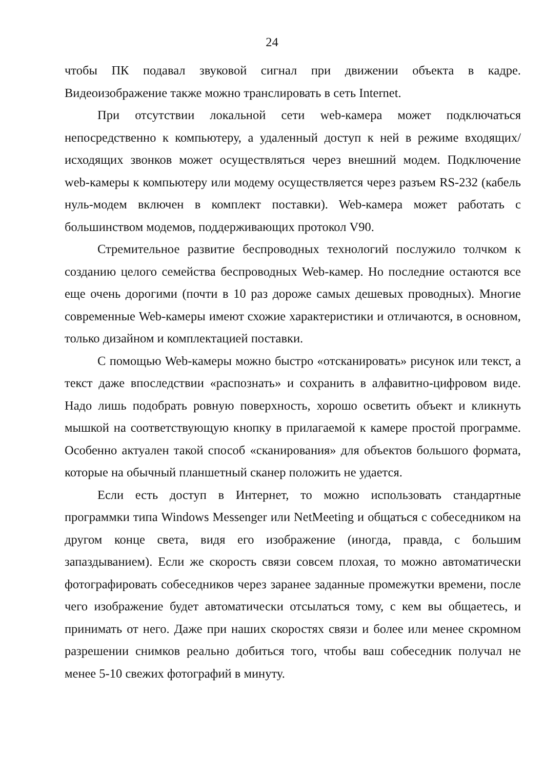24
чтобы ПК подавал звуковой сигнал при движении объекта в кадре. Видеоизображение также можно транслировать в сеть Internet.
При отсутствии локальной сети web-камера может подключаться непосредственно к компьютеру, а удаленный доступ к ней в режиме входящих/исходящих звонков может осуществляться через внешний модем. Подключение web-камеры к компьютеру или модему осуществляется через разъем RS-232 (кабель нуль-модем включен в комплект поставки). Web-камера может работать с большинством модемов, поддерживающих протокол V90.
Стремительное развитие беспроводных технологий послужило толчком к созданию целого семейства беспроводных Web-камер. Но последние остаются все еще очень дорогими (почти в 10 раз дороже самых дешевых проводных). Многие современные Web-камеры имеют схожие характеристики и отличаются, в основном, только дизайном и комплектацией поставки.
С помощью Web-камеры можно быстро «отсканировать» рисунок или текст, а текст даже впоследствии «распознать» и сохранить в алфавитно-цифровом виде. Надо лишь подобрать ровную поверхность, хорошо осветить объект и кликнуть мышкой на соответствующую кнопку в прилагаемой к камере простой программе. Особенно актуален такой способ «сканирования» для объектов большого формата, которые на обычный планшетный сканер положить не удается.
Если есть доступ в Интернет, то можно использовать стандартные программки типа Windows Messenger или NetMeeting и общаться с собеседником на другом конце света, видя его изображение (иногда, правда, с большим запаздыванием). Если же скорость связи совсем плохая, то можно автоматически фотографировать собеседников через заранее заданные промежутки времени, после чего изображение будет автоматически отсылаться тому, с кем вы общаетесь, и принимать от него. Даже при наших скоростях связи и более или менее скромном разрешении снимков реально добиться того, чтобы ваш собеседник получал не менее 5-10 свежих фотографий в минуту.